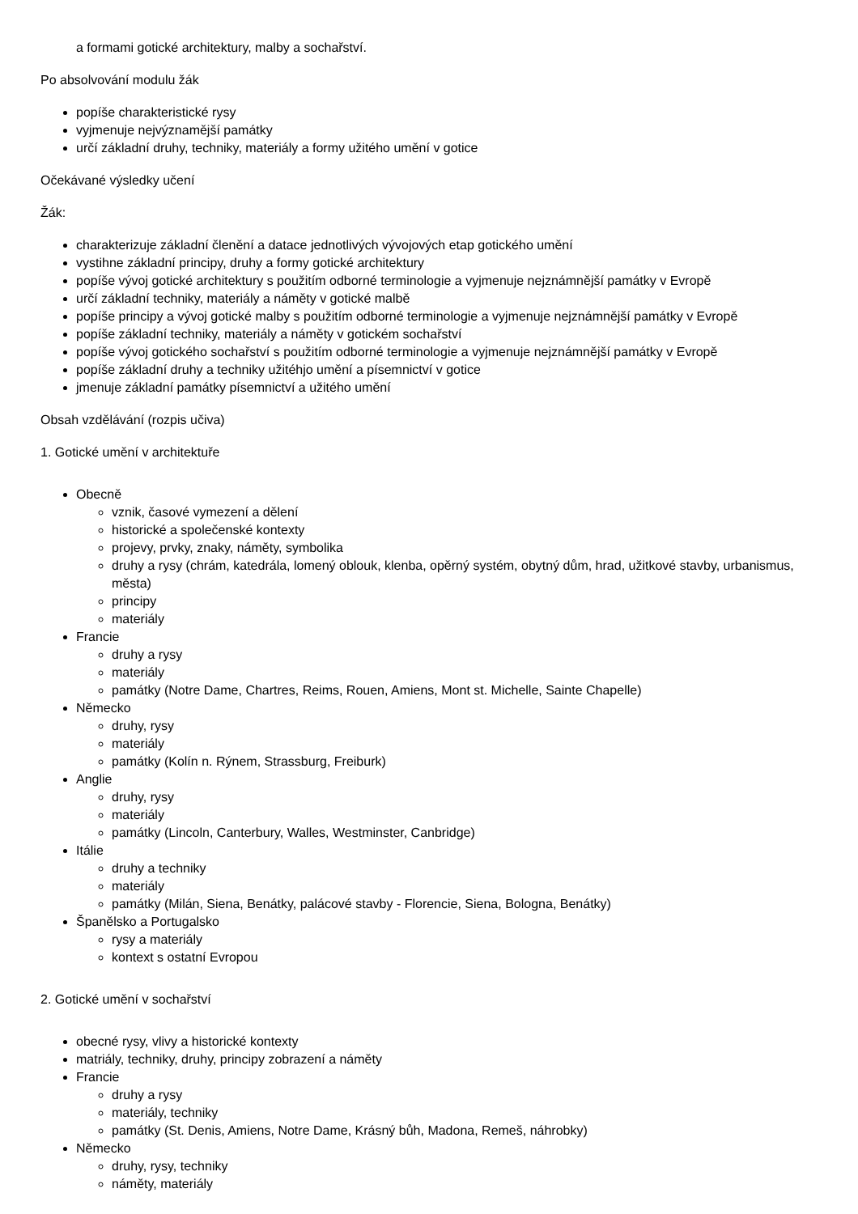a formami gotické architektury, malby a sochařství.
Po absolvování modulu žák
popíše charakteristické rysy
vyjmenuje nejvýznamější památky
určí základní druhy, techniky, materiály a formy užitého umění v gotice
Očekávané výsledky učení
Žák:
charakterizuje základní členění a datace jednotlivých vývojových etap gotického umění
vystihne základní principy, druhy a formy gotické architektury
popíše vývoj gotické architektury s použitím odborné terminologie a vyjmenuje nejznámnější památky v Evropě
určí základní techniky, materiály a náměty v gotické malbě
popíše principy a vývoj gotické malby s použitím odborné terminologie a vyjmenuje nejznámnější památky v Evropě
popíše základní techniky, materiály a náměty v gotickém sochařství
popíše vývoj gotického sochařství s použitím odborné terminologie a vyjmenuje nejznámnější památky v Evropě
popíše základní druhy a techniky užitéhjo umění a písemnictví v gotice
jmenuje základní památky písemnictví a užitého umění
Obsah vzdělávání (rozpis učiva)
1. Gotické umění v architektuře
Obecně
vznik, časové vymezení a dělení
historické a společenské kontexty
projevy, prvky, znaky, náměty, symbolika
druhy a rysy (chrám, katedrála, lomený oblouk, klenba, opěrný systém, obytný dům, hrad, užitkové stavby, urbanismus, města)
principy
materiály
Francie
druhy a rysy
materiály
památky (Notre Dame, Chartres, Reims, Rouen, Amiens, Mont st. Michelle, Sainte Chapelle)
Německo
druhy, rysy
materiály
památky (Kolín n. Rýnem, Strassburg, Freiburk)
Anglie
druhy, rysy
materiály
památky (Lincoln, Canterbury, Walles, Westminster, Canbridge)
Itálie
druhy a techniky
materiály
památky (Milán, Siena, Benátky, palácové stavby - Florencie, Siena, Bologna, Benátky)
Španělsko a Portugalsko
rysy a materiály
kontext s ostatní Evropou
2. Gotické umění v sochařství
obecné rysy, vlivy a historické kontexty
matriály, techniky, druhy, principy zobrazení a náměty
Francie
druhy a rysy
materiály, techniky
památky (St. Denis, Amiens, Notre Dame, Krásný bůh, Madona, Remeš, náhrobky)
Německo
druhy, rysy, techniky
náměty, materiály